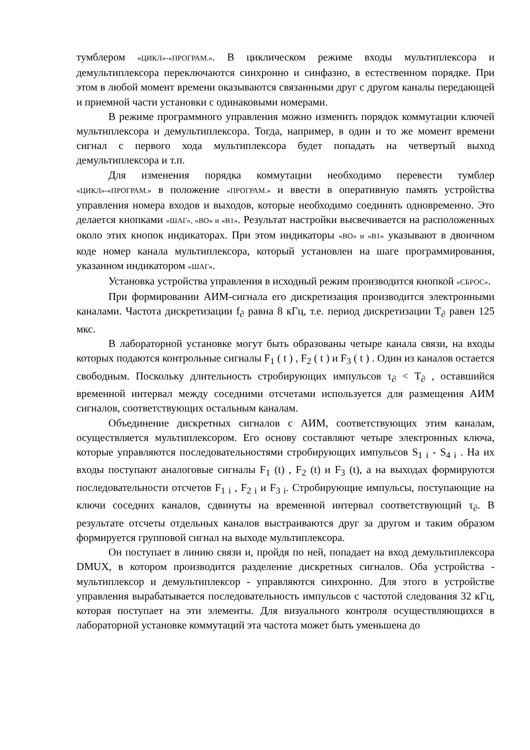тумблером «ЦИКЛ»-«ПРОГРАМ.». В циклическом режиме входы мультиплексора и демультиплексора переключаются синхронно и синфазно, в естественном порядке. При этом в любой момент времени оказываются связанными друг с другом каналы передающей и приемной части установки с одинаковыми номерами.
В режиме программного управления можно изменить порядок коммутации ключей мультиплексора и демультиплексора. Тогда, например, в один и то же момент времени сигнал с первого хода мультиплексора будет попадать на четвертый выход демультиплексора и т.п.
Для изменения порядка коммутации необходимо перевести тумблер «ЦИКЛ»-«ПРОГРАМ.» в положение «ПРОГРАМ.» и ввести в оперативную память устройства управления номера входов и выходов, которые необходимо соединять одновременно. Это делается кнопками «ШАГ», «ВО» и «В1». Результат настройки высвечивается на расположенных около этих кнопок индикаторах. При этом индикаторы «ВО» и «В1» указывают в двоичном коде номер канала мультиплексора, который установлен на шаге программирования, указанном индикатором «ШАГ».
Установка устройства управления в исходный режим производится кнопкой «СБРОС».
При формировании АИМ-сигнала его дискретизация производится электронными каналами. Частота дискретизации f<sub>∂</sub> равна 8 кГц, т.е. период дискретизации Т<sub>∂</sub> равен 125 мкс.
В лабораторной установке могут быть образованы четыре канала связи, на входы которых подаются контрольные сигналы F<sub>1</sub> ( t ) , F<sub>2</sub> ( t ) и F<sub>3</sub> ( t ) . Один из каналов остается свободным. Поскольку длительность стробирующих импульсов τ<sub>∂</sub> < Т<sub>∂</sub> , оставшийся временной интервал между соседними отсчетами используется для размещения АИМ сигналов, соответствующих остальным каналам.
Объединение дискретных сигналов с АИМ, соответствующих этим каналам, осуществляется мультиплексором. Его основу составляют четыре электронных ключа, которые управляются последовательностями стробирующих импульсов S<sub>1 i</sub> - S<sub>4 i</sub> . На их входы поступают аналоговые сигналы F<sub>1</sub> (t) , F<sub>2</sub> (t) и F<sub>3</sub> (t), а на выходах формируются последовательности отсчетов F<sub>1 i</sub> , F<sub>2 i</sub> и F<sub>3 i</sub>. Стробирующие импульсы, поступающие на ключи соседних каналов, сдвинуты на временной интервал соответствующий τ<sub>∂</sub>. В результате отсчеты отдельных каналов выстраиваются друг за другом и таким образом формируется групповой сигнал на выходе мультиплексора.
Он поступает в линию связи и, пройдя по ней, попадает на вход демультиплексора DMUX, в котором производится разделение дискретных сигналов. Оба устройства - мультиплексор и демультиплексор - управляются синхронно. Для этого в устройстве управления вырабатывается последовательность импульсов с частотой следования 32 кГц, которая поступает на эти элементы. Для визуального контроля осуществляющихся в лабораторной установке коммутаций эта частота может быть уменьшена до